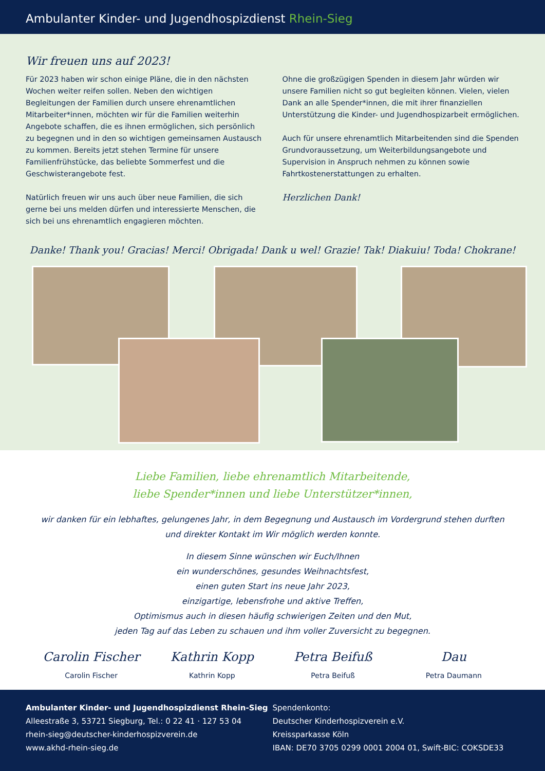Ambulanter Kinder- und Jugendhospizdienst Rhein-Sieg
Wir freuen uns auf 2023!
Für 2023 haben wir schon einige Pläne, die in den nächsten Wochen weiter reifen sollen. Neben den wichtigen Begleitungen der Familien durch unsere ehrenamtlichen Mitarbeiter*innen, möchten wir für die Familien weiterhin Angebote schaffen, die es ihnen ermöglichen, sich persönlich zu begegnen und in den so wichtigen gemeinsamen Austausch zu kommen. Bereits jetzt stehen Termine für unsere Familienfrühstücke, das beliebte Sommerfest und die Geschwisterangebote fest.
Natürlich freuen wir uns auch über neue Familien, die sich gerne bei uns melden dürfen und interessierte Menschen, die sich bei uns ehrenamtlich engagieren möchten.
Ohne die großzügigen Spenden in diesem Jahr würden wir unsere Familien nicht so gut begleiten können. Vielen, vielen Dank an alle Spender*innen, die mit ihrer finanziellen Unterstützung die Kinder- und Jugendhospizarbeit ermöglichen.
Auch für unsere ehrenamtlich Mitarbeitenden sind die Spenden Grundvoraussetzung, um Weiterbildungsangebote und Supervision in Anspruch nehmen zu können sowie Fahrtkostenerstattungen zu erhalten.
Herzlichen Dank!
Danke! Thank you! Gracias! Merci! Obrigada! Dank u wel! Grazie! Tak! Diakuiu! Toda! Chokrane!
Liebe Familien, liebe ehrenamtlich Mitarbeitende,
liebe Spender*innen und liebe Unterstützer*innen,
wir danken für ein lebhaftes, gelungenes Jahr, in dem Begegnung und Austausch im Vordergrund stehen durften
und direkter Kontakt im Wir möglich werden konnte.
In diesem Sinne wünschen wir Euch/Ihnen
ein wunderschönes, gesundes Weihnachtsfest,
einen guten Start ins neue Jahr 2023,
einzigartige, lebensfrohe und aktive Treffen,
Optimismus auch in diesen häufig schwierigen Zeiten und den Mut,
jeden Tag auf das Leben zu schauen und ihm voller Zuversicht zu begegnen.
Carolin Fischer
Carolin Fischer
Kathrin Kopp
Kathrin Kopp
Petra Beifuß
Petra Beifuß
Dau
Petra Daumann
Ambulanter Kinder- und Jugendhospizdienst Rhein-Sieg
Alleestraße 3, 53721 Siegburg, Tel.: 0 22 41 · 127 53 04
rhein-sieg@deutscher-kinderhospizverein.de
www.akhd-rhein-sieg.de
Spendenkonto:
Deutscher Kinderhospizverein e.V.
Kreissparkasse Köln
IBAN: DE70 3705 0299 0001 2004 01, Swift-BIC: COKSDE33